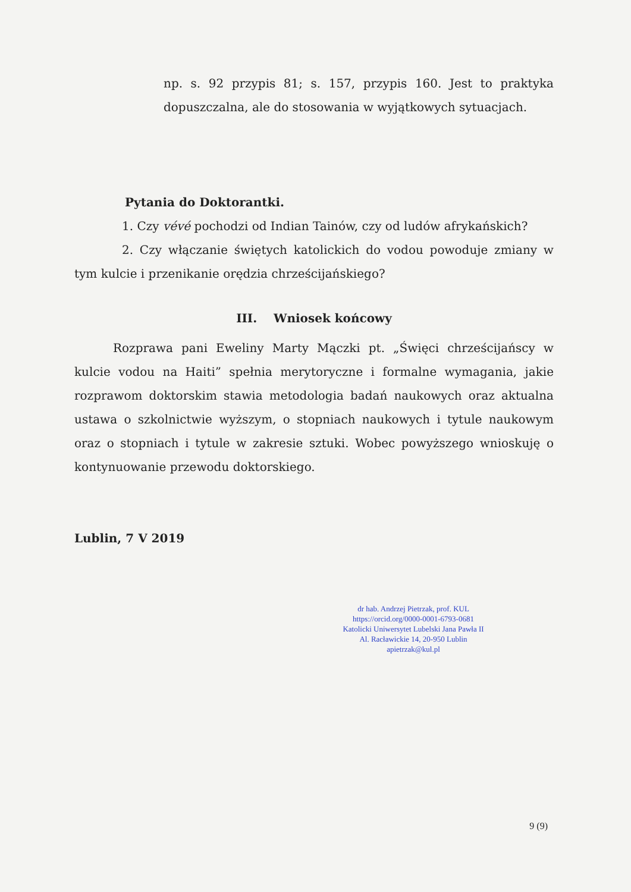np. s. 92 przypis 81; s. 157, przypis 160. Jest to praktyka dopuszczalna, ale do stosowania w wyjątkowych sytuacjach.
Pytania do Doktorantki.
1. Czy vévé pochodzi od Indian Tainów, czy od ludów afrykańskich?
2. Czy włączanie świętych katolickich do vodou powoduje zmiany w tym kulcie i przenikanie orędzia chrześcijańskiego?
III. Wniosek końcowy
Rozprawa pani Eweliny Marty Mączki pt. „Święci chrześcijańscy w kulcie vodou na Haiti” spełnia merytoryczne i formalne wymagania, jakie rozprawom doktorskim stawia metodologia badań naukowych oraz aktualna ustawa o szkolnictwie wyższym, o stopniach naukowych i tytule naukowym oraz o stopniach i tytule w zakresie sztuki. Wobec powyższego wnioskuję o kontynuowanie przewodu doktorskiego.
Lublin, 7 V 2019
dr hab. Andrzej Pietrzak, prof. KUL
https://orcid.org/0000-0001-6793-0681
Katolicki Uniwersytet Lubelski Jana Pawła II
Al. Racławickie 14, 20-950 Lublin
apietrzak@kul.pl
9 (9)